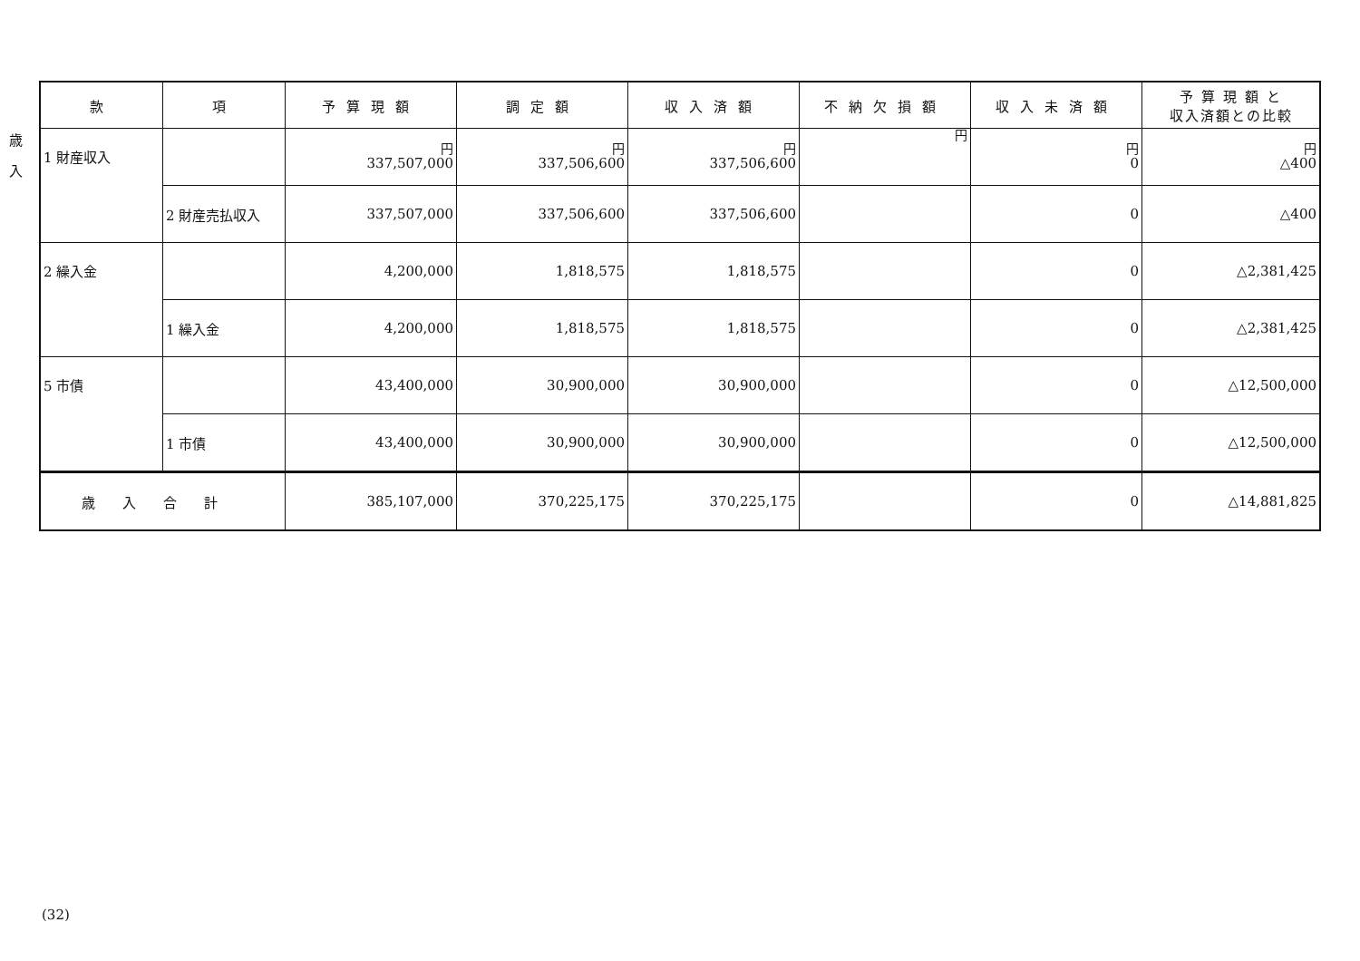歳
入
| 款 | 項 | 予算現額 | 調定額 | 収入済額 | 不納欠損額 | 収入未済額 | 予 算 現 額 と 収入済額との比較 |
| --- | --- | --- | --- | --- | --- | --- | --- |
| 1 財産収入 | | 円 337,507,000 | 円 337,506,600 | 円 337,506,600 | 円 | 円 0 | 円 △400 |
| | 2 財産売払収入 | 337,507,000 | 337,506,600 | 337,506,600 | | 0 | △400 |
| 2 繰入金 | | 4,200,000 | 1,818,575 | 1,818,575 | | 0 | △2,381,425 |
| | 1 繰入金 | 4,200,000 | 1,818,575 | 1,818,575 | | 0 | △2,381,425 |
| 5 市債 | | 43,400,000 | 30,900,000 | 30,900,000 | | 0 | △12,500,000 |
| | 1 市債 | 43,400,000 | 30,900,000 | 30,900,000 | | 0 | △12,500,000 |
| 歳入合計 | | 385,107,000 | 370,225,175 | 370,225,175 | | 0 | △14,881,825 |
(32)